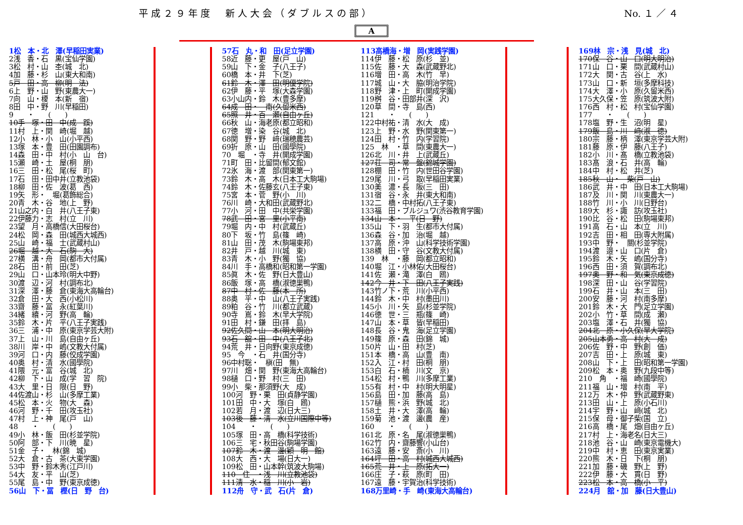平成２９年度　新人大会（ダブルスの部） No. １ ／ ４
A
1松　本・北　澤(早稲田実業)
2浅　香・石　黒(宝仙学園)
3松　村・山　杢(城　北)
4加　藤・杉　山(東大和南)
5戸　田・高　柳(明　法)
6上　野・山　野(東農大一)
7向　山・榎　本(新　宿)
8田　中・野　川(早稲田)
9　　・　　(　　)
10手　塚・田　中(成　蹊)
11村　上・関　崎(堀　越)
12小　林・小　山(小平西)
13塚　本・豊　田(田園調布)
14森　田・中　村(小　山　台)
15瀬　崎・土　屋(桐　朋)
16三　田・松　尾(桜　町)
17石　田・田中井(立教池袋)
18柳　田・佐　波(葛　西)
19矢　形・　堀(葛飾総合)
20青　木・谷　地(上　野)
21山之内・白　井(八王子東)
22伊藤力・志　村(立　川)
23望　月・高橋信(大田桜台)
24松　岡・森　田(城西大城西)
25山　崎・福　士(武蔵村山)
26堀　越・大　石(駒　大)
27横　溝・舟　岡(都市大付属)
28石　田・前　田(芝)
29山　口・山本玲(明大中野)
30渡　辺・河　村(調布北)
31深　澤・藤　倉(東海大高輪台)
32倉　田・大　西(小松川)
33齋　藤・冨　永(紅葉川)
34緒　續・河　野(高　輪)
35鈴　木・片　平(八王子実践)
36三　浦・中　原(東京学芸大附)
37上　山・川　島(自由ヶ丘)
38川　岸・中　嶋(文教大付属)
39河　口・内　藤(佼成学園)
40奥　村・清　水(國學院)
41隈　元・富　谷(城　北)
42柳　下・山　成(学　習　院)
43大　里・日　限(日　野)
44佐渡山・杉　山(多摩工業)
45松　本・火　物(大　森)
46河　野・千　田(攻玉社)
47村　上・神　尾(戸　山)
48　　・　　(　　)
49小　林・飯　田(杉並学院)
50阿　部・下　川(暁　星)
51金　子・　林(錦　城)
52大　倉・古　茶(大東学園)
53中　野・鈴木秀(江戸川)
54大　友・平　山(芝)
55尾　島・中　野(東京成徳)
56山　下・冨　樫(日　野　台)
57石　丸・和　田(足立学園)
58近　藤・更　屋(戸　山)
59山　下・金　子(八王子)
60橋　本・井　下(芝)
61鈴　木・澤　田(明優学院)
62伊　藤・平　塚(大森学園)
63小山内・鈴　木(豊多摩)
64成　田・　南(久留米西)
65照　井・百　瀬(自由ヶ丘)
66秋　山・海老原(都立昭和)
67徳　増・染　谷(城　北)
68関　野・野　﨑(瑞穂農芸)
69折　原・山　田(國學院)
70　堀　・寺　井(開成学園)
71町　田・比留間(郁文館)
72氷　海・渡　部(関東第一)
73鈴　木・高　木(日本工大駒場)
74鈴　木・佐藤玄(八王子東)
75宮　本・菅　野(小　川)
76川　崎・大和田(武蔵野北)
77小　河・田　中(共栄学園)
78武　田・宮　里(小平南)
79堀　内・中　村(武蔵丘)
80下　坂・竹　島(篠　崎)
81山　田・茂　木(駒場東邦)
82井　戸・越　川(城　東)
83青　木・小　野(獨　協)
84川　手・高橋和(昭和第一学園)
85眞　木・佐　野(日大豊山)
86飯　塚・高　橋(淑徳巣鴨)
87中　村・佐　藤(本　所)
88奥　平・中　山(八王子実践)
89粕　谷・竹　川(都立武蔵)
90寺　嶌・鈴　木(早大学院)
91田　村・鎌　田(拝　島)
92佐久間・山　本(明大明治)
93石　舘・田　中(八王子北)
94荒　井・日向野(東京成徳)
95　今　・石　井(国分寺)
96中村聡・　槇(田　無)
97川　畑・関　野(東海大高輪台)
98樋　口・野　村(三　田)
99小　柴・那須野(大　成)
100河　野・栗　田(貞静学園)
101田　中・大　塚(白　鴎)
102若　月・渡　辺(日大三)
103後　藤・清　水(立川国際中等)
104　　・　　(　　)
105塚　田・高　橋(科学技術)
106三　宅・秋田谷(駒場学園)
107鈴　木・渡　邊(穎　明　館)
108大　西・大　場(日大一)
109松　田・山本幹(筑波大駒場)
110　住　・浅　川(立教池袋)
111清　水・稲　川(小　岩)
112舟　守・武　石(片　倉)
113高橋海・増　岡(実践学園)
114伊　藤・松　原(杉　並)
115佐　藤・大　森(武蔵野北)
116増　田・高　木(竹　早)
117城　山・大　脇(明治学院)
118野　津・上　町(開成学園)
119桝　谷・田部井(深　沢)
120草　間・寺　島(西)
121　　・　　(　　)
122中村祐・清　水(大　成)
123上　野・水　野(関東第一)
124田　村・竹　内(学習院)
125　林　・草　間(東農大一)
126北　川・井　上(武蔵丘)
127荘　司・常　盤(錦城学園)
128棚　田・竹　内(世田谷学園)
129尾　川・弓　取(早稲田実業)
130美　濃・長　阪(三　田)
131宿　谷・永　井(東大和南)
132二　橋・中村拓(八王子東)
133福　田・ブルジュワ(渋谷教育学園)
134山　本・　平(日　野)
135山　下・羽　生(都市大付属)
136森　谷・加　治(堀　越)
137高　原・沖　山(科学技術学園)
138横　田・守　谷(文教大付属)
139　林　・藤　岡(都立昭和)
140堀　江・小林佑(大田桜台)
141佐　瀬・滝　澤(白　鴎)
142今　井・下　田(八王子実践)
143竹ノ下・荒　川(小平西)
144鈴　木・中　村(墨田川)
145小　川・矢　島(杉並学院)
146徳　世・三　瓶(篠　崎)
147山　本・草　皆(早稲田)
148長　谷・鬼　海(足立学園)
149篠　原・森　田(錦　城)
150片　山・田　村(芝)
151本　橋・高　山(豊　南)
152入　江・村　田(桐　朋)
153白　石・楠　川(文　京)
154松　村・鴨　川(多摩工業)
155有　村・中　村(明大明星)
156島　田・加　藤(高　島)
157樋　熊・浜　野(城　北)
158土　井・大　澤(高　輪)
159菊　池・渡　邊(農　産)
160　　・　　(　　)
161北　原・名　尾(淑徳巣鴨)
162竹　内・齋藤響(小山台)
163遠　藤・安　斎(小　川)
164坪　田・高　村(城西大城西)
165荒　井・上　原(拓大一)
166庄　子・萩　原(町　田)
167遠　藤・宇賀治(科学技術)
168万里崎・手　崎(東海大高輪台)
169林　宗・浅　見(城　北)
170保　谷・山　口(明大明治)
171山　口・栗　間(武蔵村山)
172大　関・古　谷(上　水)
173山　口・新　垣(多摩科技)
174大　澤・小　原(久留米西)
175大久保・笠　原(筑波大附)
176西　村・松　村(宝仙学園)
177　　・　　(　　)
178塩　野・生　沼(明　星)
179飯　島・川　﨑(淑　徳)
180宗　藤・柄　澤(東京学芸大附)
181藤　原・伊　藤(八王子)
182小　川・髙　橋(立教池袋)
183髙　浪・石　井(高　輪)
184中　村・松　井(芝)
185秋　山・　柴(戸　山)
186武　井・中　田(日本工大駒場)
187及　川・関　川(東農大一)
188竹　川・小　川(日野台)
189大　杉・諏　訪(攻玉社)
190比　谷・松　田(駒場東邦)
191高　石・山　本(立　川)
192吉　田・相　田(専大附属)
193中　野・　關(杉並学院)
194渡　邉・山　口(片　倉)
195鈴　木・矢　嶋(国分寺)
196西　田・須　賀(調布北)
197奥　野・和　気(東京成徳)
198深　田・山　谷(学習院)
199石　井・山　本(三　田)
200安　藤・河　村(南多摩)
201鈴　木・大　門(足立学園)
202小　竹・草　間(成　瀬)
203塩　澤・石　井(獨　協)
204北　原・小久保(早大学院)
205山本勇・高　村(大　成)
206佐　野・中　野(創　価)
207吉　田・上　原(城　東)
208山　下・上　田(昭和第一学園)
209松　本・奥　野(九段中等)
210　角　・福　崎(國學院)
211福　山・増　村(南　平)
212万　木・仲　野(武蔵野東)
213田　山・上　原(小石川)
214宇　野・山　﨑(城　北)
215保　母・御子柴(国　立)
216高　橋・尾　畑(自由ヶ丘)
217村　上・海老名(日大三)
218池　谷・山　崎(東京電機大)
219中　村・恵　田(東京実業)
220熊　木・日　下(桐　朋)
221加　藤・磯　野(上　野)
222伊　藤・大　貫(日　野)
223松　本・高　橋(小　平)
224月　舘・加　藤(日大豊山)